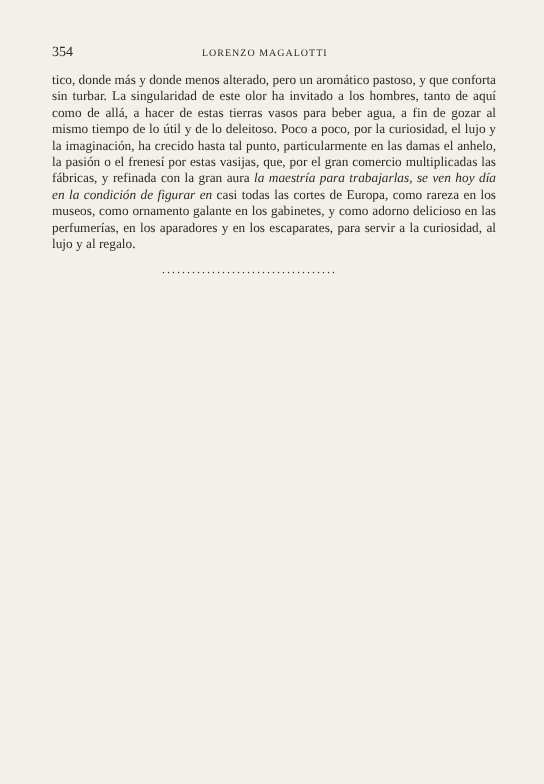354 LORENZO MAGALOTTI
tico, donde más y donde menos alterado, pero un aromático pastoso, y que conforta sin turbar. La singularidad de este olor ha invitado a los hombres, tanto de aquí como de allá, a hacer de estas tierras vasos para beber agua, a fin de gozar al mismo tiempo de lo útil y de lo deleitoso. Poco a poco, por la curiosidad, el lujo y la imaginación, ha crecido hasta tal punto, particularmente en las damas el anhelo, la pasión o el frenesí por estas vasijas, que, por el gran comercio multiplicadas las fábricas, y refinada con la gran aura la maestría para trabajarlas, se ven hoy día en la condición de figurar en casi todas las cortes de Europa, como rareza en los museos, como ornamento galante en los gabinetes, y como adorno delicioso en las perfumerías, en los aparadores y en los escaparates, para servir a la curiosidad, al lujo y al regalo.
...................................